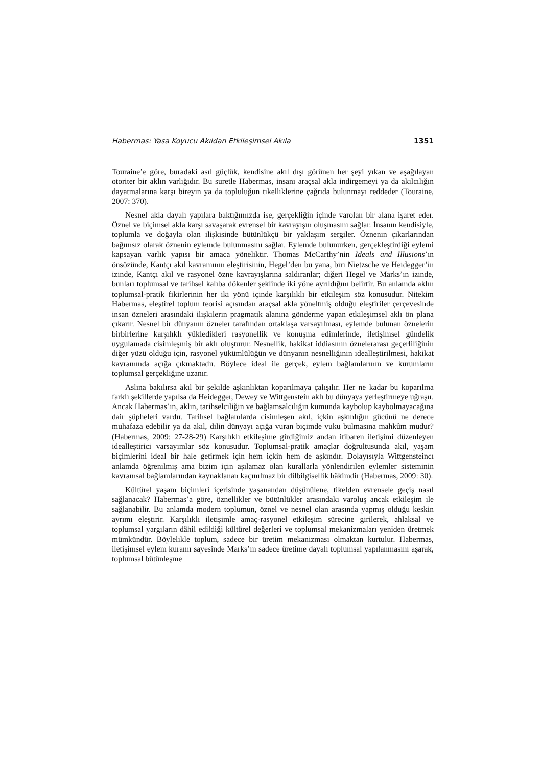Habermas: Yasa Koyucu Akıldan Etkileşimsel Akıla 1351
Touraine’e göre, buradaki asıl güçlük, kendisine akıl dışı görünen her şeyi yıkan ve aşağılayan otoriter bir aklın varlığıdır. Bu suretle Habermas, insanı araçsal akla indirgemeyi ya da akılcılığın dayatmalarına karşı bireyin ya da topluluğun tikelliklerine çağrıda bulunmayı reddeder (Touraine, 2007: 370).
Nesnel akla dayalı yapılara baktığımızda ise, gerçekliğin içinde varolan bir alana işaret eder. Öznel ve biçimsel akla karşı savaşarak evrensel bir kavrayışın oluşmasını sağlar. İnsanın kendisiyle, toplumla ve doğayla olan ilişkisinde bütünlükçü bir yaklaşım sergiler. Öznenin çıkarlarından bağımsız olarak öznenin eylemde bulunmasını sağlar. Eylemde bulunurken, gerçekleştirdiği eylemi kapsayan varlık yapısı bir amaca yöneliktir. Thomas McCarthy’nin Ideals and Illusions’ın önsözünde, Kantçı akıl kavramının eleştirisinin, Hegel’den bu yana, biri Nietzsche ve Heidegger’in izinde, Kantçı akıl ve rasyonel özne kavrayışlarına saldıranlar; diğeri Hegel ve Marks’ın izinde, bunları toplumsal ve tarihsel kalıba dökenler şeklinde iki yöne ayrıldığını belirtir. Bu anlamda aklın toplumsal-pratik fikirlerinin her iki yönü içinde karşılıklı bir etkileşim söz konusudur. Nitekim Habermas, eleştirel toplum teorisi açısından araçsal akla yöneltmiş olduğu eleştiriler çerçevesinde insan özneleri arasındaki ilişkilerin pragmatik alanına gönderme yapan etkileşimsel aklı ön plana çıkarır. Nesnel bir dünyanın özneler tarafından ortaklaşa varsayılması, eylemde bulunan öznelerin birbirlerine karşılıklı yükledikleri rasyonellik ve konuşma edimlerinde, iletişimsel gündelik uygulamada cisimleşmiş bir aklı oluşturur. Nesnellik, hakikat iddiasının öznelerarası geçerliliğinin diğer yüzü olduğu için, rasyonel yükümlülüğün ve dünyanın nesnelliğinin idealleştirilmesi, hakikat kavramında açığa çıkmaktadır. Böylece ideal ile gerçek, eylem bağlamlarının ve kurumların toplumsal gerçekliğine uzanır.
Aslına bakılırsa akıl bir şekilde aşkınlıktan koparılmaya çalışılır. Her ne kadar bu koparılma farklı şekillerde yapılsa da Heidegger, Dewey ve Wittgenstein aklı bu dünyaya yerleştirmeye uğraşır. Ancak Habermas’ın, aklın, tarihselciliğin ve bağlamsalcılığın kumunda kaybolup kaybolmayacağına dair şüpheleri vardır. Tarihsel bağlamlarda cisimleşen akıl, içkin aşkınlığın gücünü ne derece muhafaza edebilir ya da akıl, dilin dünyayı açığa vuran biçimde vuku bulmasına mahkûm mudur? (Habermas, 2009: 27-28-29) Karşılıklı etkileşime girdiğimiz andan itibaren iletişimi düzenleyen idealleştirici varsayımlar söz konusudur. Toplumsal-pratik amaçlar doğrultusunda akıl, yaşam biçimlerini ideal bir hale getirmek için hem içkin hem de aşkındır. Dolayısıyla Wittgensteincı anlamda öğrenilmiş ama bizim için aşılamaz olan kurallarla yönlendirilen eylemler sisteminin kavramsal bağlamlarından kaynaklanan kaçınılmaz bir dilbilgisellik hâkimdir (Habermas, 2009: 30).
Kültürel yaşam biçimleri içerisinde yaşanandan düşünülene, tikelden evrensele geçiş nasıl sağlanacak? Habermas’a göre, öznellikler ve bütünlükler arasındaki varoluş ancak etkileşim ile sağlanabilir. Bu anlamda modern toplumun, öznel ve nesnel olan arasında yapmış olduğu keskin ayrımı eleştirir. Karşılıklı iletişimle amaç-rasyonel etkileşim sürecine girilerek, ahlaksal ve toplumsal yargıların dâhil edildiği kültürel değerleri ve toplumsal mekanizmaları yeniden üretmek mümkündür. Böylelikle toplum, sadece bir üretim mekanizması olmaktan kurtulur. Habermas, iletişimsel eylem kuramı sayesinde Marks’ın sadece üretime dayalı toplumsal yapılanmasını aşarak, toplumsal bütünleşme